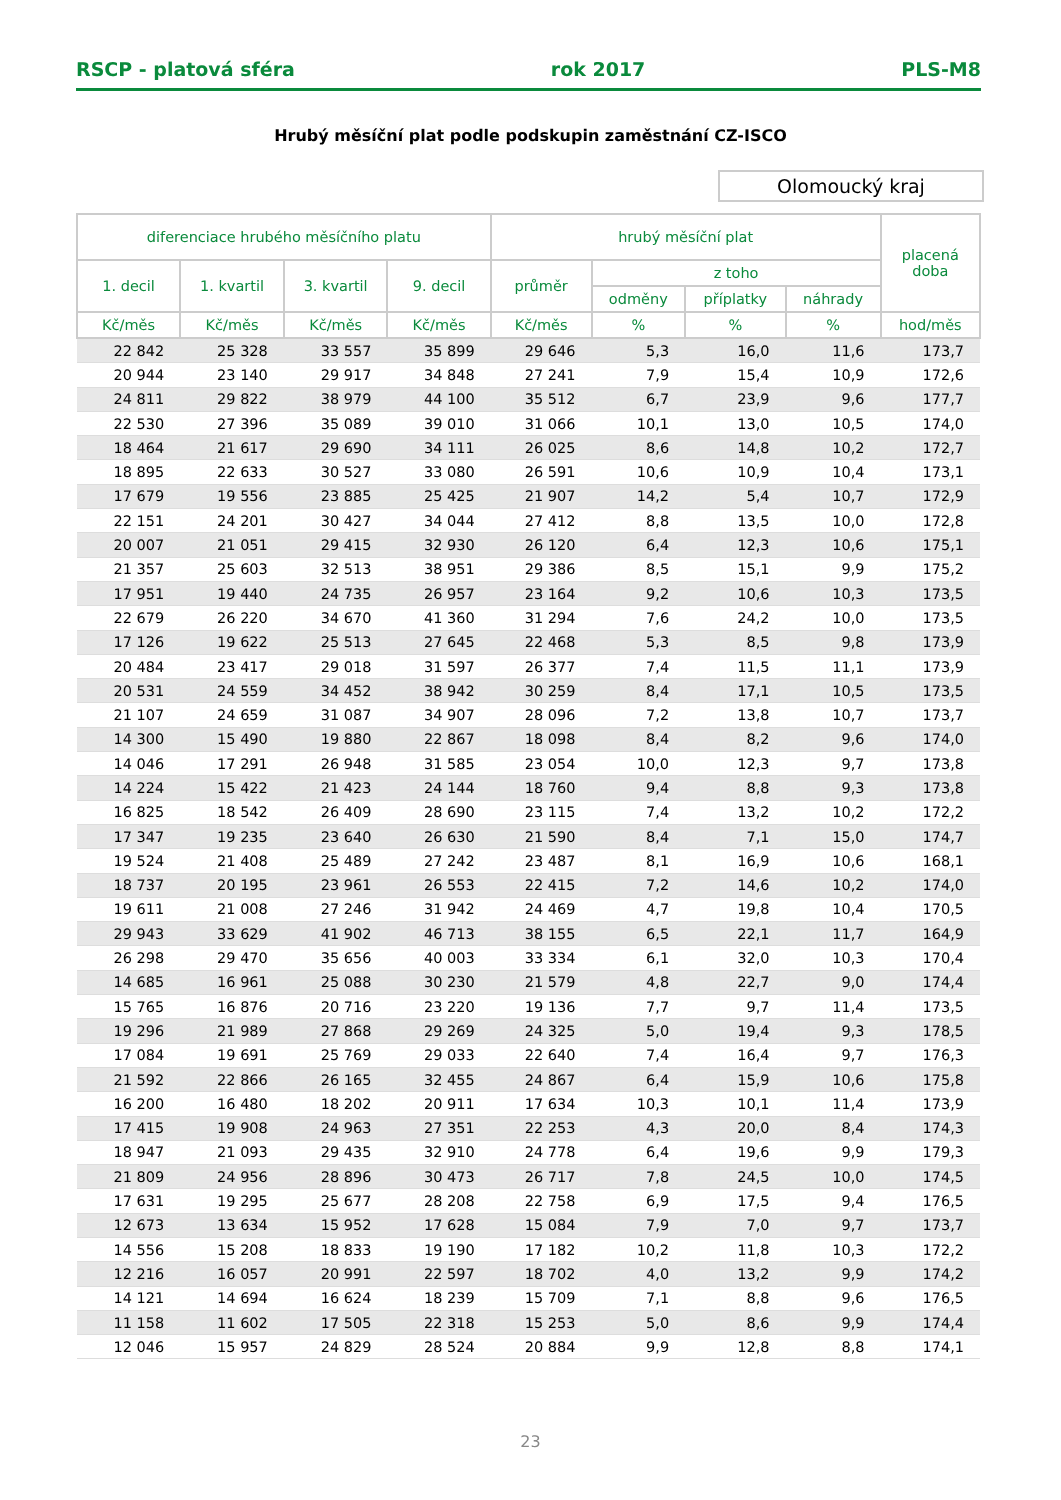RSCP - platová sféra rok 2017 PLS-M8
Hrubý měsíční plat podle podskupin zaměstnání CZ-ISCO
Olomoucký kraj
| diferenciace hrubého měsíčního platu | | | | hrubý měsíční plat | | | | placená doba |
| --- | --- | --- | --- | --- | --- | --- | --- | --- |
| 1. decil | 1. kvartil | 3. kvartil | 9. decil | průměr | z toho | | | |
| | | | | | odměny | příplatky | náhrady | |
| Kč/měs | Kč/měs | Kč/měs | Kč/měs | Kč/měs | % | % | % | hod/měs |
| 22 842 | 25 328 | 33 557 | 35 899 | 29 646 | 5,3 | 16,0 | 11,6 | 173,7 |
| 20 944 | 23 140 | 29 917 | 34 848 | 27 241 | 7,9 | 15,4 | 10,9 | 172,6 |
| 24 811 | 29 822 | 38 979 | 44 100 | 35 512 | 6,7 | 23,9 | 9,6 | 177,7 |
| 22 530 | 27 396 | 35 089 | 39 010 | 31 066 | 10,1 | 13,0 | 10,5 | 174,0 |
| 18 464 | 21 617 | 29 690 | 34 111 | 26 025 | 8,6 | 14,8 | 10,2 | 172,7 |
| 18 895 | 22 633 | 30 527 | 33 080 | 26 591 | 10,6 | 10,9 | 10,4 | 173,1 |
| 17 679 | 19 556 | 23 885 | 25 425 | 21 907 | 14,2 | 5,4 | 10,7 | 172,9 |
| 22 151 | 24 201 | 30 427 | 34 044 | 27 412 | 8,8 | 13,5 | 10,0 | 172,8 |
| 20 007 | 21 051 | 29 415 | 32 930 | 26 120 | 6,4 | 12,3 | 10,6 | 175,1 |
| 21 357 | 25 603 | 32 513 | 38 951 | 29 386 | 8,5 | 15,1 | 9,9 | 175,2 |
| 17 951 | 19 440 | 24 735 | 26 957 | 23 164 | 9,2 | 10,6 | 10,3 | 173,5 |
| 22 679 | 26 220 | 34 670 | 41 360 | 31 294 | 7,6 | 24,2 | 10,0 | 173,5 |
| 17 126 | 19 622 | 25 513 | 27 645 | 22 468 | 5,3 | 8,5 | 9,8 | 173,9 |
| 20 484 | 23 417 | 29 018 | 31 597 | 26 377 | 7,4 | 11,5 | 11,1 | 173,9 |
| 20 531 | 24 559 | 34 452 | 38 942 | 30 259 | 8,4 | 17,1 | 10,5 | 173,5 |
| 21 107 | 24 659 | 31 087 | 34 907 | 28 096 | 7,2 | 13,8 | 10,7 | 173,7 |
| 14 300 | 15 490 | 19 880 | 22 867 | 18 098 | 8,4 | 8,2 | 9,6 | 174,0 |
| 14 046 | 17 291 | 26 948 | 31 585 | 23 054 | 10,0 | 12,3 | 9,7 | 173,8 |
| 14 224 | 15 422 | 21 423 | 24 144 | 18 760 | 9,4 | 8,8 | 9,3 | 173,8 |
| 16 825 | 18 542 | 26 409 | 28 690 | 23 115 | 7,4 | 13,2 | 10,2 | 172,2 |
| 17 347 | 19 235 | 23 640 | 26 630 | 21 590 | 8,4 | 7,1 | 15,0 | 174,7 |
| 19 524 | 21 408 | 25 489 | 27 242 | 23 487 | 8,1 | 16,9 | 10,6 | 168,1 |
| 18 737 | 20 195 | 23 961 | 26 553 | 22 415 | 7,2 | 14,6 | 10,2 | 174,0 |
| 19 611 | 21 008 | 27 246 | 31 942 | 24 469 | 4,7 | 19,8 | 10,4 | 170,5 |
| 29 943 | 33 629 | 41 902 | 46 713 | 38 155 | 6,5 | 22,1 | 11,7 | 164,9 |
| 26 298 | 29 470 | 35 656 | 40 003 | 33 334 | 6,1 | 32,0 | 10,3 | 170,4 |
| 14 685 | 16 961 | 25 088 | 30 230 | 21 579 | 4,8 | 22,7 | 9,0 | 174,4 |
| 15 765 | 16 876 | 20 716 | 23 220 | 19 136 | 7,7 | 9,7 | 11,4 | 173,5 |
| 19 296 | 21 989 | 27 868 | 29 269 | 24 325 | 5,0 | 19,4 | 9,3 | 178,5 |
| 17 084 | 19 691 | 25 769 | 29 033 | 22 640 | 7,4 | 16,4 | 9,7 | 176,3 |
| 21 592 | 22 866 | 26 165 | 32 455 | 24 867 | 6,4 | 15,9 | 10,6 | 175,8 |
| 16 200 | 16 480 | 18 202 | 20 911 | 17 634 | 10,3 | 10,1 | 11,4 | 173,9 |
| 17 415 | 19 908 | 24 963 | 27 351 | 22 253 | 4,3 | 20,0 | 8,4 | 174,3 |
| 18 947 | 21 093 | 29 435 | 32 910 | 24 778 | 6,4 | 19,6 | 9,9 | 179,3 |
| 21 809 | 24 956 | 28 896 | 30 473 | 26 717 | 7,8 | 24,5 | 10,0 | 174,5 |
| 17 631 | 19 295 | 25 677 | 28 208 | 22 758 | 6,9 | 17,5 | 9,4 | 176,5 |
| 12 673 | 13 634 | 15 952 | 17 628 | 15 084 | 7,9 | 7,0 | 9,7 | 173,7 |
| 14 556 | 15 208 | 18 833 | 19 190 | 17 182 | 10,2 | 11,8 | 10,3 | 172,2 |
| 12 216 | 16 057 | 20 991 | 22 597 | 18 702 | 4,0 | 13,2 | 9,9 | 174,2 |
| 14 121 | 14 694 | 16 624 | 18 239 | 15 709 | 7,1 | 8,8 | 9,6 | 176,5 |
| 11 158 | 11 602 | 17 505 | 22 318 | 15 253 | 5,0 | 8,6 | 9,9 | 174,4 |
| 12 046 | 15 957 | 24 829 | 28 524 | 20 884 | 9,9 | 12,8 | 8,8 | 174,1 |
23